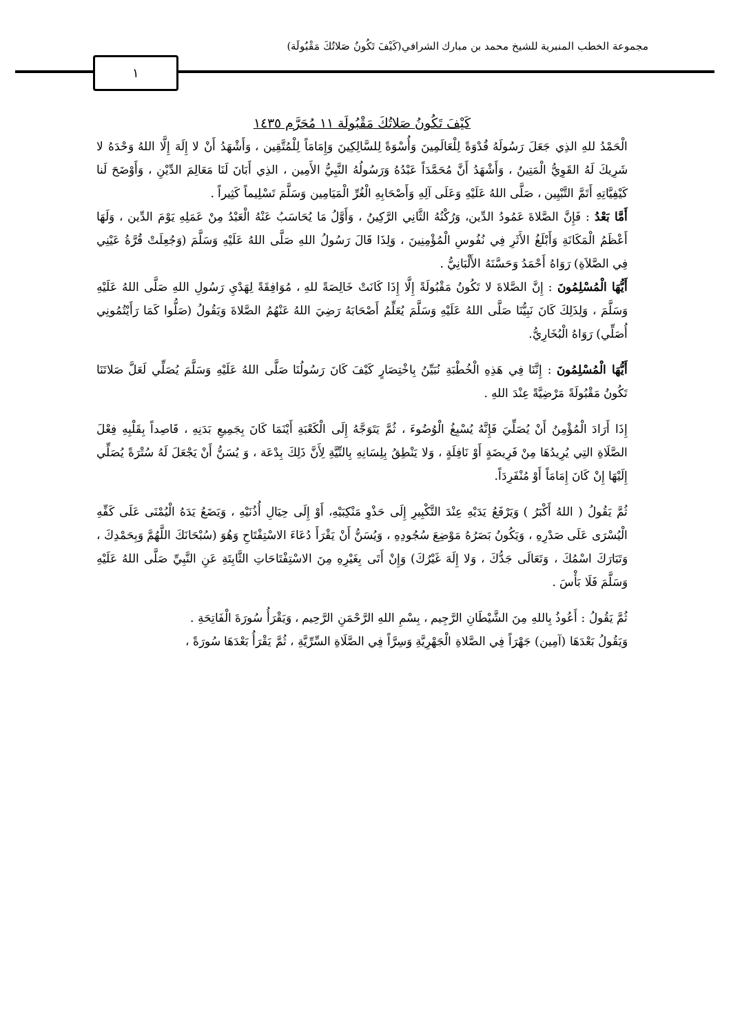مجموعة الخطب المنبرية للشيخ محمد بن مبارك الشرافي(كَيْفَ تَكُونُ صَلاتُكَ مَقْبُولَة)
١
كَيْفَ تَكُونُ صَلاتُكَ مَقْبُولَة ١١ مُحَرَّم ١٤٣٥
الْحَمْدُ للهِ الذِي جَعَلَ رَسُولَهُ قُدْوَةً لِلْعَالَمِينَ وَأُسْوَةً لِلسَّالِكِينَ وَإِمَامَاً لِلْمُتَّقِين ، وَأَشْهَدُ أَنْ لا إِلَهَ إِلَّا اللهُ وَحْدَهُ لا شَرِيكَ لَهُ القَوِيُّ الْمَتِينُ ، وَأَشْهَدُ أَنَّ مُحَمَّدَاً عَبْدُهُ وَرَسُولُهُ النَّبِيُّ الأَمِين ، الذِي أَبَانَ لَنَا مَعَالِمَ الدِّيْنِ ، وَأَوْضَحَ لَنا كَيْفِيَّاتِهِ أَتَمَّ التَّبْيِين ، صَلَّى اللهُ عَلَيْهِ وَعَلَى آلِهِ وَأَصْحَابِهِ الْغُرِّ الْمَيَامِين وَسَلَّمَ تَسْلِيماً كَثِيراً .
أَمَّا بَعْدُ : فَإِنَّ الصَّلاةَ عَمُودُ الدِّين، وَرُكْنُهُ الثَّانِي الرَّكِينُ ، وَأَوَّلُ مَا يُحَاسَبُ عَنْهُ الْعَبْدُ مِنْ عَمَلِهِ يَوْمَ الدِّين ، وَلَهَا أَعْظَمُ الْمَكَانَةِ وَأَبْلَغُ الأَثَرِ فِي نُفُوسِ الْمُؤْمِنِينَ ، وَلِذَا قَالَ رَسُولُ اللهِ صَلَّى اللهُ عَلَيْهِ وَسَلَّمَ (وَجُعِلَتْ قُرَّةُ عَيْنِي فِي الصَّلاَةِ) رَوَاهُ أَحْمَدُ وَحَسَّنَهُ الأَلْبَانِيُّ .
أَيُّهَا الْمُسْلِمُونَ : إِنَّ الصَّلاةَ لا تَكُونُ مَقْبُولَةً إِلَّا إِذَا كَانَتْ خَالِصَةً للهِ ، مُوَافِقَةً لِهَدْيِ رَسُولِ اللهِ صَلَّى اللهُ عَلَيْهِ وَسَلَّمَ ، وَلِذَلِكَ كَانَ نَبِيُّنَا صَلَّى اللهُ عَلَيْهِ وَسَلَّمَ يُعَلِّمُ أَصْحَابَهُ رَضِيَ اللهُ عَنْهُمُ الصَّلاةَ وَيَقُولُ (صَلُّوا كَمَا رَأَيْتُمُونِي أُصَلِّي) رَوَاهُ الْبُخَارِيُّ.
أَيُّهَا الْمُسْلِمُونَ : إِنَّنَا فِي هَذِهِ الْخُطْبَةِ نُبَيِّنُ بِاخْتِصَارٍ كَيْفَ كَانَ رَسُولُنَا صَلَّى اللهُ عَلَيْهِ وَسَلَّمَ يُصَلِّي لَعَلَّ صَلاتَنَا تَكُونُ مَقْبُولَةً مَرْضِيَّةً عِنْدَ اللهِ .
إِذَا أَرَادَ الْمُؤْمِنُ أَنْ يُصَلِّيَ فَإِنَّهُ يُسْبِغُ الْوُضُوءَ ، ثُمَّ يَتَوَجَّهُ إِلَى الْكَعْبَةِ أَيْنَمَا كَانَ بِجَمِيعِ بَدَنِهِ ، قَاصِداً بِقَلْبِهِ فِعْلَ الصَّلَاةِ التِي يُرِيدُهَا مِنْ فَرِيضَةٍ أَوْ نَافِلَةٍ ، وَلا يَنْطِقُ بِلِسَانِهِ بِالنِّيَّةِ لِأَنَّ ذَلِكَ بِدْعَة ، وَ يُسَنُّ أَنْ يَجْعَلَ لَهُ سُتْرَةً يُصَلِّي إِلَيْهَا إِنْ كَانَ إِمَامَاً أَوْ مُنْفَرِدَاً.
ثُمَّ يَقُولُ ( اللهُ أَكْبَرُ ) وَيَرْفَعُ يَدَيْهِ عِنْدَ التَّكْبِيرِ إِلَى حَذْوِ مَنْكِبَيْهِ، أَوْ إِلَى حِيَالِ أُذُنَيْهِ ، وَيَضَعُ يَدَهُ الْيُمْنَى عَلَى كَفِّهِ الْيُسْرَى عَلَى صَدْرِهِ ، وَيَكُونُ بَصَرُهُ مَوْضِعَ سُجُودِهِ ، وَيُسَنُّ أَنْ يَقْرَأَ دُعَاءَ الاسْتِفْتَاحِ وَهُوَ (سُبْحَانَكَ اللَّهُمَّ وَبِحَمْدِكَ ، وَتَبَارَكَ اسْمُكَ ، وَتَعَالَى جَدُّكَ ، وَلا إِلَهَ غَيْرُكَ) وَإِنْ أَتَى بِغَيْرِهِ مِنَ الاسْتِفْتَاحَاتِ الثَّابِتَةِ عَنِ النَّبِيِّ صَلَّى اللهُ عَلَيْهِ وَسَلَّمَ فَلَا بَأْسَ .
ثُمَّ يَقُولُ : أَعُوذُ بِاللهِ مِنَ الشَّيْطَانِ الرَّجِيم ، بِسْمِ اللهِ الرَّحْمَنِ الرَّحِيم ، وَيَقْرَأُ سُورَةَ الْفَاتِحَةِ .
وَيَقُولُ بَعْدَهَا (آمِين) جَهْرَاً فِي الصَّلاةِ الْجَهْرِيَّةِ وَسِرَّاً فِي الصَّلَاةِ السِّرِّيَّةِ ، ثُمَّ يَقْرَأُ بَعْدَهَا سُورَةً ،